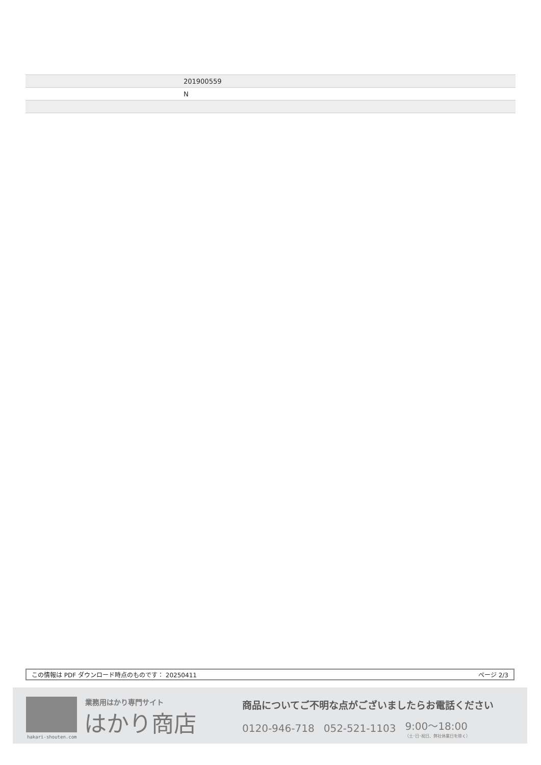| | 201900559 |
| | N |
この情報は PDF ダウンロード時点のものです： 20250411 ページ 2/3
hakari-shouten.com 業務用はかり専門サイト
はかり商店
商品についてご不明な点がございましたらお電話ください
0120-946-718 052-521-1103 9:00〜18:00
（土･日･祝日、弊社休業日を除く）